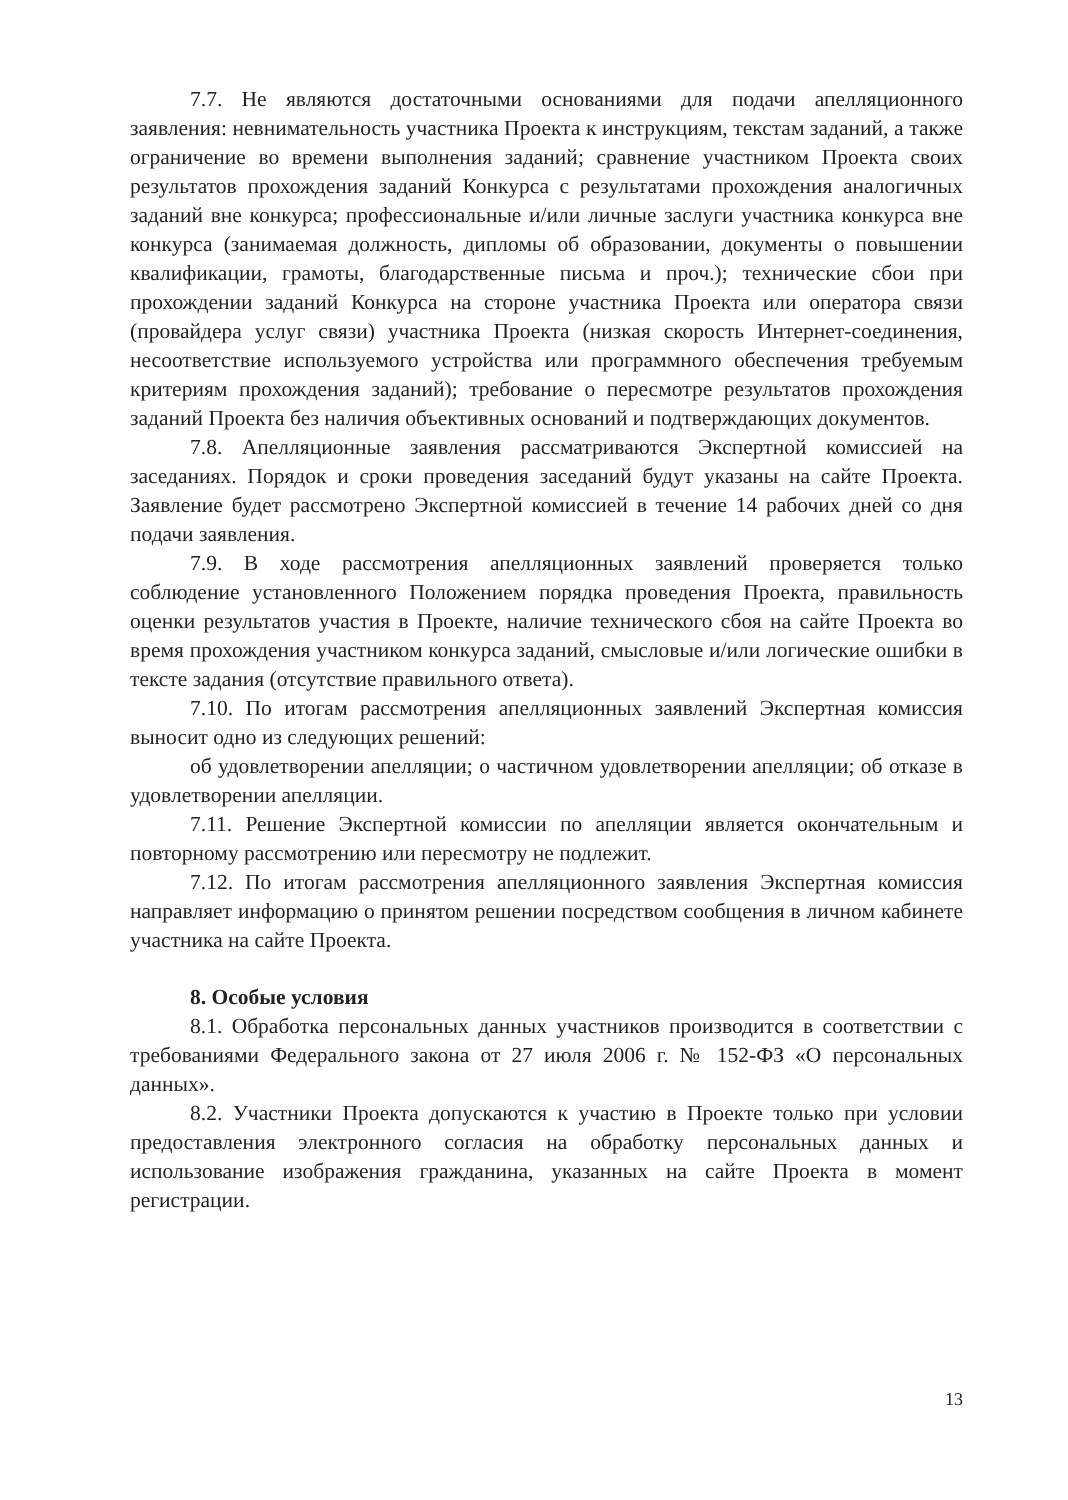7.7. Не являются достаточными основаниями для подачи апелляционного заявления: невнимательность участника Проекта к инструкциям, текстам заданий, а также ограничение во времени выполнения заданий; сравнение участником Проекта своих результатов прохождения заданий Конкурса с результатами прохождения аналогичных заданий вне конкурса; профессиональные и/или личные заслуги участника конкурса вне конкурса (занимаемая должность, дипломы об образовании, документы о повышении квалификации, грамоты, благодарственные письма и проч.); технические сбои при прохождении заданий Конкурса на стороне участника Проекта или оператора связи (провайдера услуг связи) участника Проекта (низкая скорость Интернет-соединения, несоответствие используемого устройства или программного обеспечения требуемым критериям прохождения заданий); требование о пересмотре результатов прохождения заданий Проекта без наличия объективных оснований и подтверждающих документов.
7.8. Апелляционные заявления рассматриваются Экспертной комиссией на заседаниях. Порядок и сроки проведения заседаний будут указаны на сайте Проекта. Заявление будет рассмотрено Экспертной комиссией в течение 14 рабочих дней со дня подачи заявления.
7.9. В ходе рассмотрения апелляционных заявлений проверяется только соблюдение установленного Положением порядка проведения Проекта, правильность оценки результатов участия в Проекте, наличие технического сбоя на сайте Проекта во время прохождения участником конкурса заданий, смысловые и/или логические ошибки в тексте задания (отсутствие правильного ответа).
7.10. По итогам рассмотрения апелляционных заявлений Экспертная комиссия выносит одно из следующих решений:
об удовлетворении апелляции; о частичном удовлетворении апелляции; об отказе в удовлетворении апелляции.
7.11. Решение Экспертной комиссии по апелляции является окончательным и повторному рассмотрению или пересмотру не подлежит.
7.12. По итогам рассмотрения апелляционного заявления Экспертная комиссия направляет информацию о принятом решении посредством сообщения в личном кабинете участника на сайте Проекта.
8. Особые условия
8.1. Обработка персональных данных участников производится в соответствии с требованиями Федерального закона от 27 июля 2006 г. № 152-ФЗ «О персональных данных».
8.2. Участники Проекта допускаются к участию в Проекте только при условии предоставления электронного согласия на обработку персональных данных и использование изображения гражданина, указанных на сайте Проекта в момент регистрации.
13